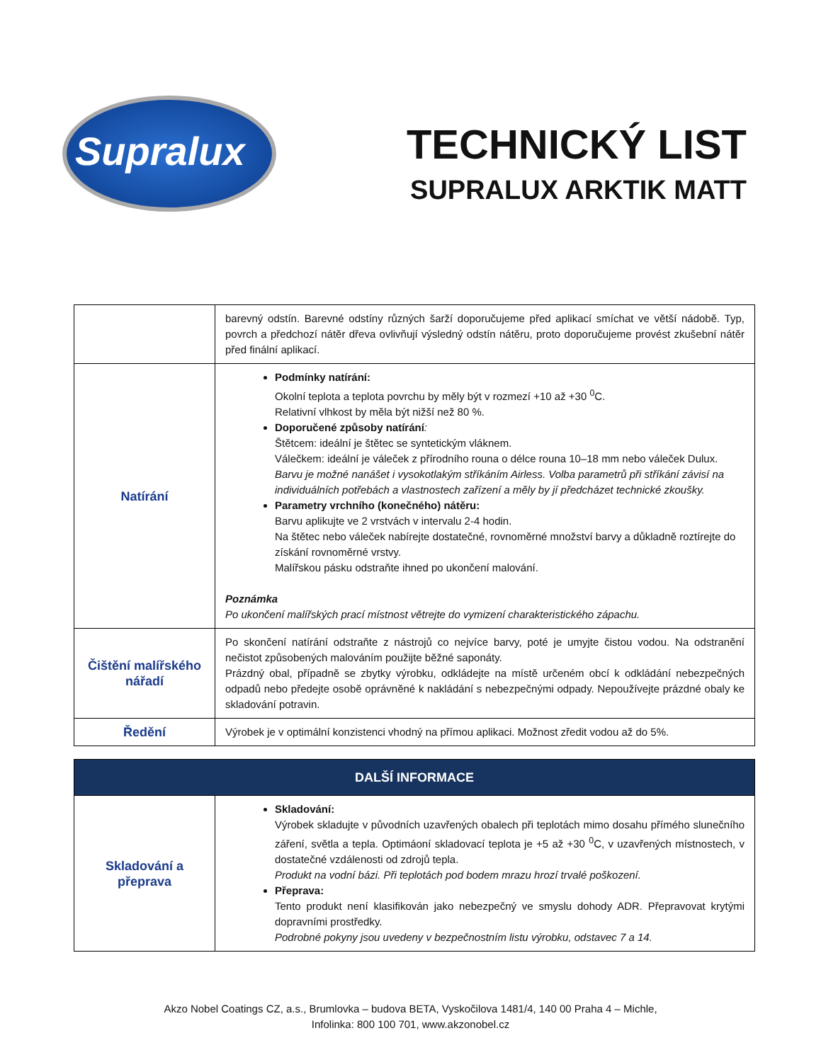Supralux
TECHNICKÝ LIST
SUPRALUX ARKTIK MATT
| | barevný odstín. Barevné odstíny různých šarží doporučujeme před aplikací smíchat ve větší nádobě. Typ, povrch a předchozí nátěr dřeva ovlivňují výsledný odstín nátěru, proto doporučujeme provést zkušební nátěr před finální aplikací. |
| Natírání | Podmínky natírání: Okolní teplota a teplota povrchu by měly být v rozmezí +10 až +30 <sup>0</sup>C. Relativní vlhkost by měla být nižší než 80 %. Doporučené způsoby natírání : Štětcem: ideální je štětec se syntetickým vláknem. Válečkem: ideální je váleček z přírodního rouna o délce rouna 10–18 mm nebo váleček Dulux. Barvu je možné nanášet i vysokotlakým stříkáním Airless. Volba parametrů při stříkání závisí na individuálních potřebách a vlastnostech zařízení a měly by jí předcházet technické zkoušky. Parametry vrchního (konečného) nátěru: Barvu aplikujte ve 2 vrstvách v intervalu 2-4 hodin. Na štětec nebo váleček nabírejte dostatečné, rovnoměrné množství barvy a důkladně roztírejte do získání rovnoměrné vrstvy. Malířskou pásku odstraňte ihned po ukončení malování. Poznámka Po ukončení malířských prací místnost větrejte do vymizení charakteristického zápachu. |
| Čištění malířského nářadí | Po skončení natírání odstraňte z nástrojů co nejvíce barvy, poté je umyjte čistou vodou. Na odstranění nečistot způsobených malováním použijte běžné saponáty. Prázdný obal, případně se zbytky výrobku, odkládejte na místě určeném obcí k odkládání nebezpečných odpadů nebo předejte osobě oprávněné k nakládání s nebezpečnými odpady. Nepoužívejte prázdné obaly ke skladování potravin. |
| Ředění | Výrobek je v optimální konzistenci vhodný na přímou aplikaci. Možnost zředit vodou až do 5%. |
| DALŠÍ INFORMACE | |
| Skladování a přeprava | Skladování: Výrobek skladujte v původních uzavřených obalech při teplotách mimo dosahu přímého slunečního záření, světla a tepla. Optimáoní skladovací teplota je +5 až +30 <sup>0</sup>C, v uzavřených místnostech, v dostatečné vzdálenosti od zdrojů tepla. Produkt na vodní bázi. Při teplotách pod bodem mrazu hrozí trvalé poškození. Přeprava: Tento produkt není klasifikován jako nebezpečný ve smyslu dohody ADR. Přepravovat krytými dopravními prostředky. Podrobné pokyny jsou uvedeny v bezpečnostním listu výrobku, odstavec 7 a 14. |
Akzo Nobel Coatings CZ, a.s., Brumlovka – budova BETA, Vyskočilova 1481/4, 140 00 Praha 4 – Michle,
Infolinka: 800 100 701, www.akzonobel.cz